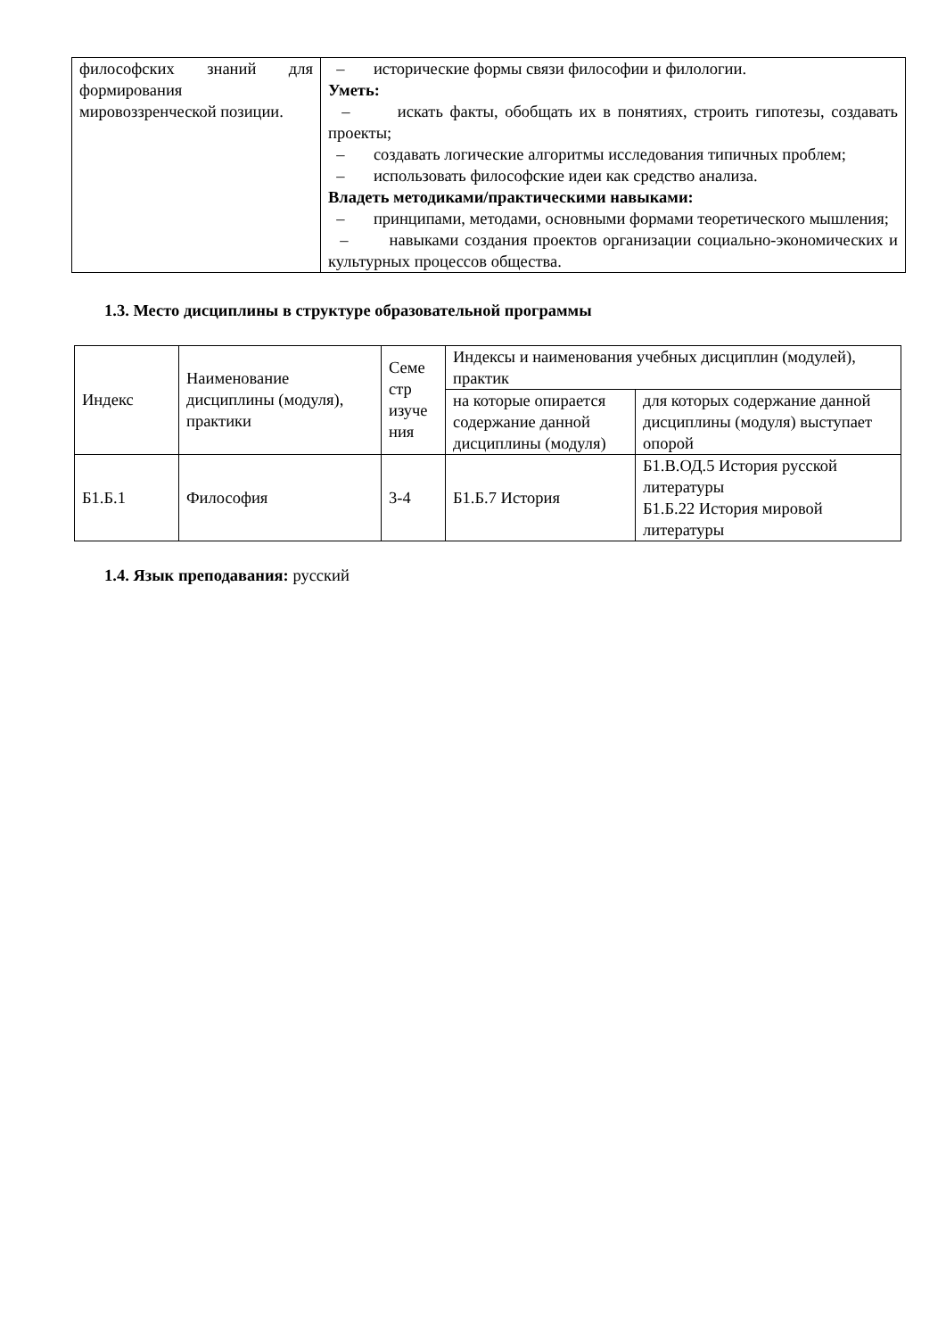| философских знаний для формирования мировоззренческой позиции. | – исторические формы связи философии и филологии. Уметь: – искать факты, обобщать их в понятиях, строить гипотезы, создавать проекты; – создавать логические алгоритмы исследования типичных проблем; – использовать философские идеи как средство анализа. Владеть методиками/практическими навыками: – принципами, методами, основными формами теоретического мышления; – навыками создания проектов организации социально-экономических и культурных процессов общества. |
1.3. Место дисциплины в структуре образовательной программы
| Индекс | Наименование дисциплины (модуля), практики | Семе стр изуче ния | Индексы и наименования учебных дисциплин (модулей), практик | |
| --- | --- | --- | --- | --- |
| | | | на которые опирается содержание данной дисциплины (модуля) | для которых содержание данной дисциплины (модуля) выступает опорой |
| Б1.Б.1 | Философия | 3-4 | Б1.Б.7 История | Б1.В.ОД.5 История русской литературы Б1.Б.22 История мировой литературы |
1.4. Язык преподавания: русский